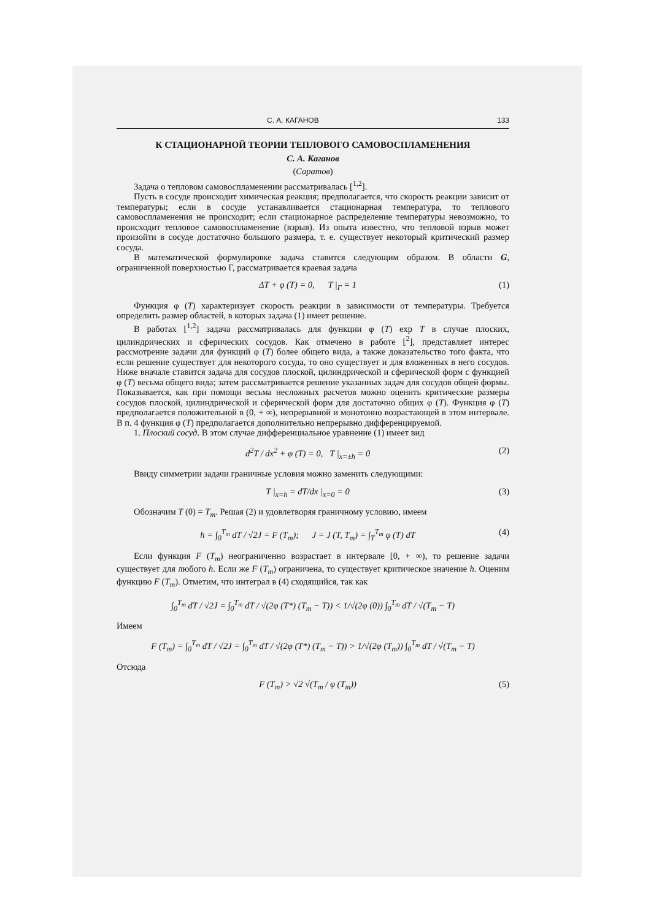С. А. КАГАНОВ 133
К СТАЦИОНАРНОЙ ТЕОРИИ ТЕПЛОВОГО САМОВОСПЛАМЕНЕНИЯ
С. А. Каганов
(Саратов)
Задача о тепловом самовоспламенении рассматривалась [<sup>1,2</sup>].
Пусть в сосуде происходит химическая реакция; предполагается, что скорость реакции зависит от температуры; если в сосуде устанавливается стационарная температура, то теплового самовоспламенения не происходит; если стационарное распределение температуры невозможно, то происходит тепловое самовоспламенение (взрыв). Из опыта известно, что тепловой взрыв может произойти в сосуде достаточно большого размера, т. е. существует некоторый критический размер сосуда.
В математической формулировке задача ставится следующим образом. В области G, ограниченной поверхностью Г, рассматривается краевая задача
ΔT + φ (T) = 0, T |<sub>Г</sub> = 1 (1)
Функция φ (T) характеризует скорость реакции в зависимости от температуры. Требуется определить размер областей, в которых задача (1) имеет решение.
В работах [<sup>1,2</sup>] задача рассматривалась для функции φ (T) exp T в случае плоских, цилиндрических и сферических сосудов. Как отмечено в работе [<sup>2</sup>], представляет интерес рассмотрение задачи для функций φ (T) более общего вида, а также доказательство того факта, что если решение существует для некоторого сосуда, то оно существует и для вложенных в него сосудов. Ниже вначале ставится задача для сосудов плоской, цилиндрической и сферической форм с функцией φ (T) весьма общего вида; затем рассматривается решение указанных задач для сосудов общей формы. Показывается, как при помощи весьма несложных расчетов можно оценить критические размеры сосудов плоской, цилиндрической и сферической форм для достаточно общих φ (T). Функция φ (T) предполагается положительной в (0, + ∞), непрерывной и монотонно возрастающей в этом интервале. В п. 4 функция φ (T) предполагается дополнительно непрерывно дифференцируемой.
1. Плоский сосуд. В этом случае дифференциальное уравнение (1) имеет вид
d<sup>2</sup>T / dx<sup>2</sup> + φ (T) = 0, T |<sub>x=±h</sub> = 0 (2)
Ввиду симметрии задачи граничные условия можно заменить следующими:
T |<sub>x=h</sub> = dT/dx |<sub>x=0</sub> = 0 (3)
Обозначим T (0) = T<sub>m</sub>. Решая (2) и удовлетворяя граничному условию, имеем
h = ∫<sub>0</sub><sup>T<sub>m</sub></sup> dT / √2J = F (T<sub>m</sub>); J = J (T, T<sub>m</sub>) = ∫<sub>T</sub><sup>T<sub>m</sub></sup> φ (T) dT (4)
Если функция F (T<sub>m</sub>) неограниченно возрастает в интервале [0, + ∞), то решение задачи существует для любого h. Если же F (T<sub>m</sub>) ограничена, то существует критическое значение h. Оценим функцию F (T<sub>m</sub>). Отметим, что интеграл в (4) сходящийся, так как
∫<sub>0</sub><sup>T<sub>m</sub></sup> dT / √2J = ∫<sub>0</sub><sup>T<sub>m</sub></sup> dT / √(2φ (T*) (T<sub>m</sub> − T)) < 1/√(2φ (0)) ∫<sub>0</sub><sup>T<sub>m</sub></sup> dT / √(T<sub>m</sub> − T)
Имеем
F (T<sub>m</sub>) = ∫<sub>0</sub><sup>T<sub>m</sub></sup> dT / √2J = ∫<sub>0</sub><sup>T<sub>m</sub></sup> dT / √(2φ (T*) (T<sub>m</sub> − T)) > 1/√(2φ (T<sub>m</sub>)) ∫<sub>0</sub><sup>T<sub>m</sub></sup> dT / √(T<sub>m</sub> − T)
Отсюда
F (T<sub>m</sub>) > √2 √(T<sub>m</sub> / φ (T<sub>m</sub>)) (5)